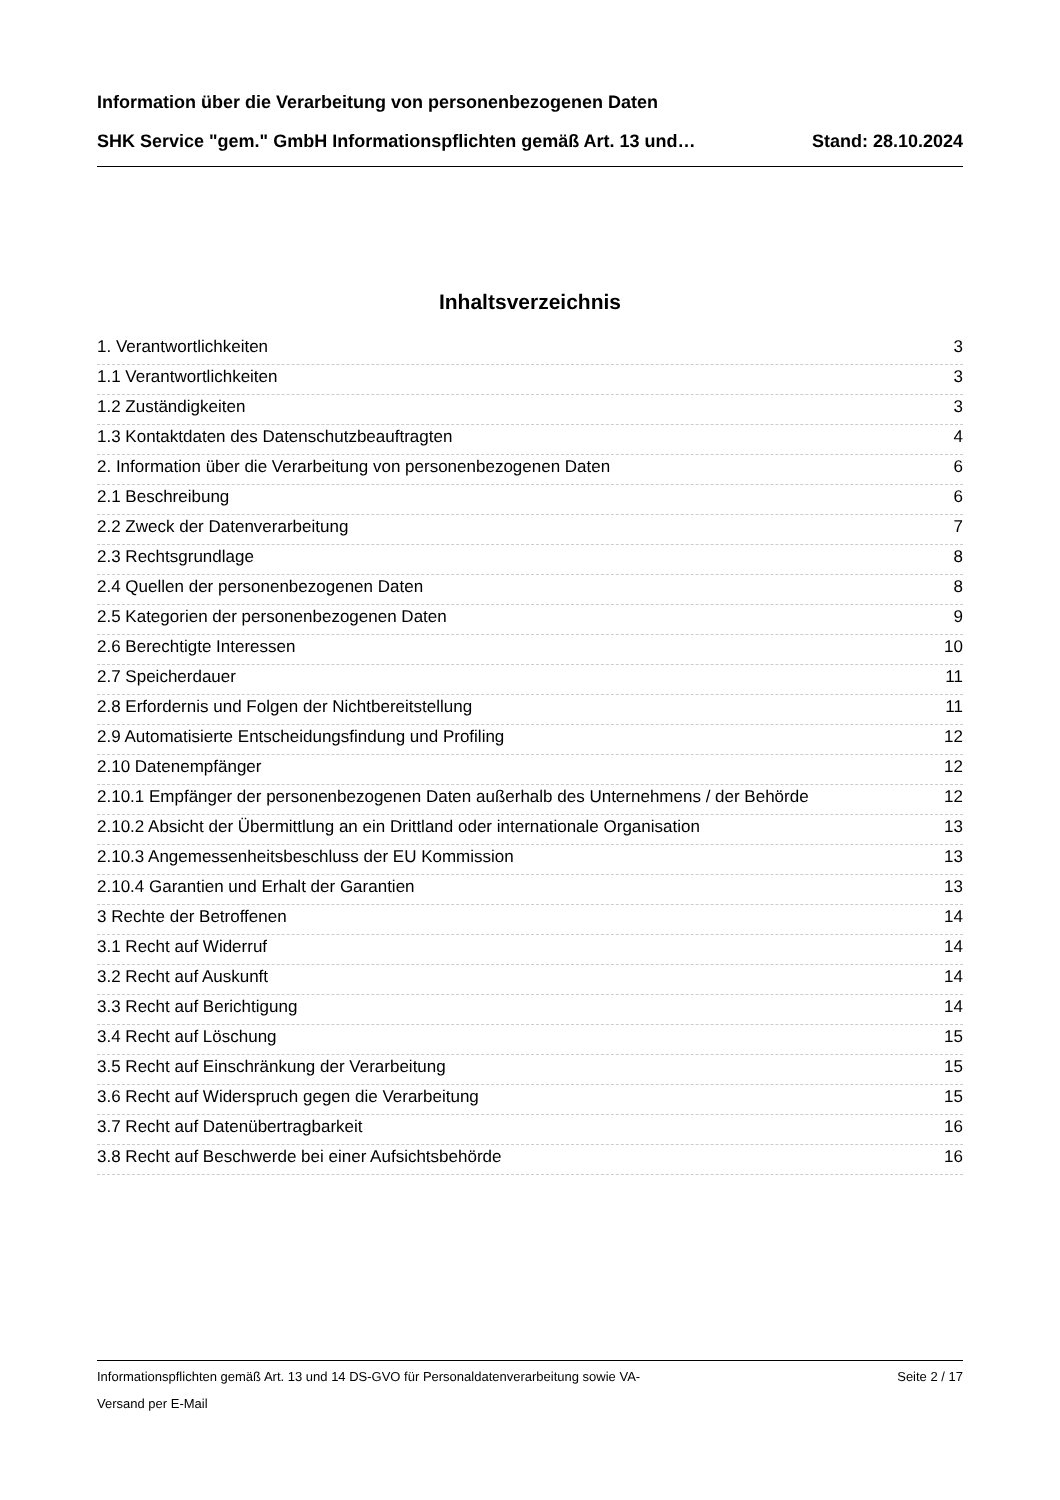Information über die Verarbeitung von personenbezogenen Daten
SHK Service "gem." GmbH Informationspflichten gemäß Art. 13 und… Stand: 28.10.2024
Inhaltsverzeichnis
1. Verantwortlichkeiten 3
1.1 Verantwortlichkeiten 3
1.2 Zuständigkeiten 3
1.3 Kontaktdaten des Datenschutzbeauftragten 4
2. Information über die Verarbeitung von personenbezogenen Daten 6
2.1 Beschreibung 6
2.2 Zweck der Datenverarbeitung 7
2.3 Rechtsgrundlage 8
2.4 Quellen der personenbezogenen Daten 8
2.5 Kategorien der personenbezogenen Daten 9
2.6 Berechtigte Interessen 10
2.7 Speicherdauer 11
2.8 Erfordernis und Folgen der Nichtbereitstellung 11
2.9 Automatisierte Entscheidungsfindung und Profiling 12
2.10 Datenempfänger 12
2.10.1 Empfänger der personenbezogenen Daten außerhalb des Unternehmens / der Behörde 12
2.10.2 Absicht der Übermittlung an ein Drittland oder internationale Organisation 13
2.10.3 Angemessenheitsbeschluss der EU Kommission 13
2.10.4 Garantien und Erhalt der Garantien 13
3 Rechte der Betroffenen 14
3.1 Recht auf Widerruf 14
3.2 Recht auf Auskunft 14
3.3 Recht auf Berichtigung 14
3.4 Recht auf Löschung 15
3.5 Recht auf Einschränkung der Verarbeitung 15
3.6 Recht auf Widerspruch gegen die Verarbeitung 15
3.7 Recht auf Datenübertragbarkeit 16
3.8 Recht auf Beschwerde bei einer Aufsichtsbehörde 16
Informationspflichten gemäß Art. 13 und 14 DS-GVO für Personaldatenverarbeitung sowie VA- Seite 2 / 17
Versand per E-Mail